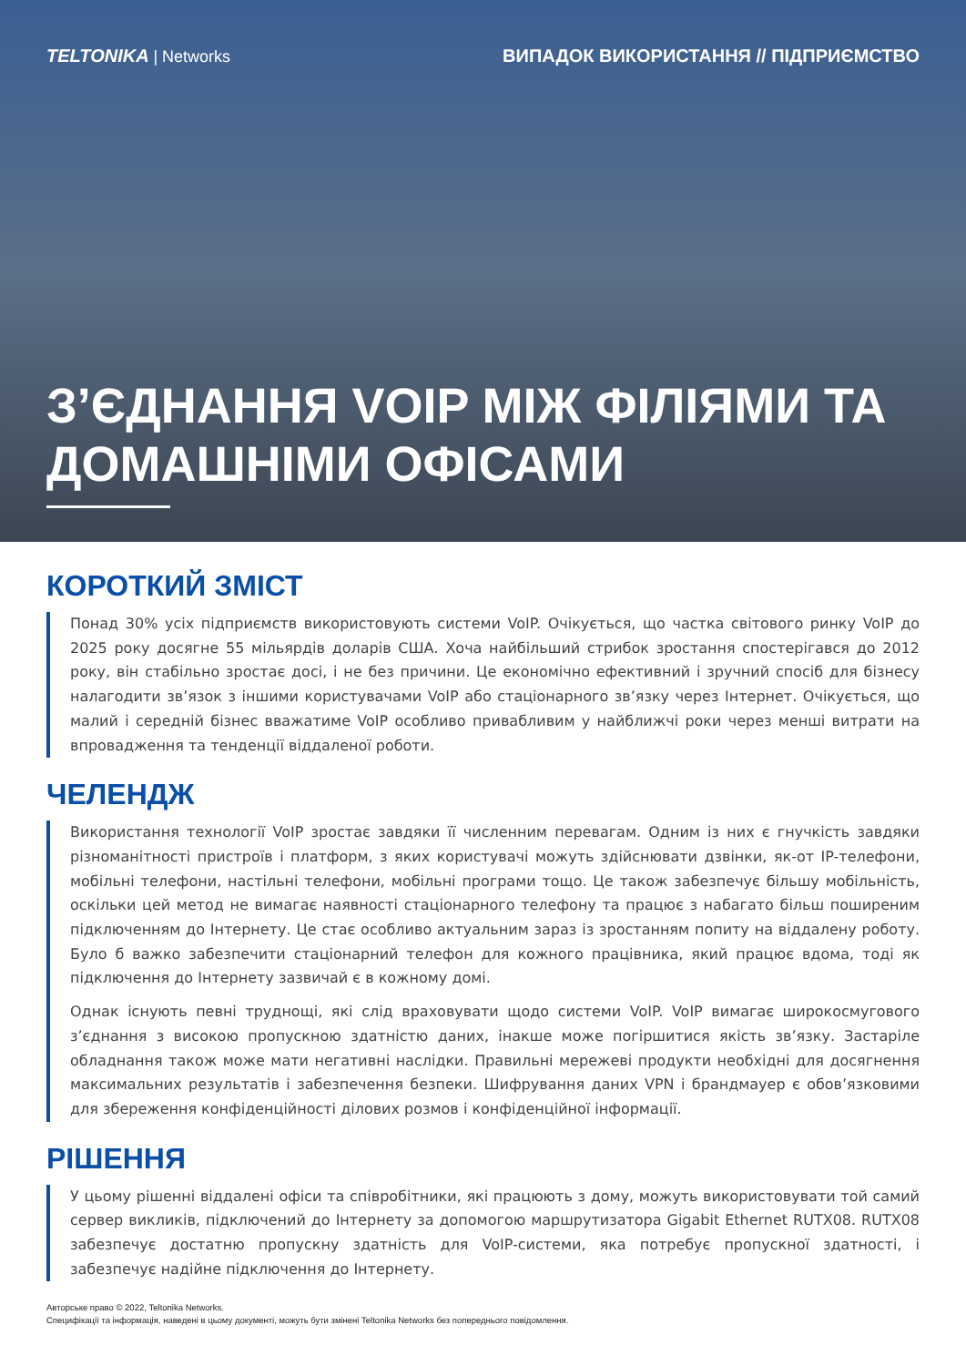TELTONIKA | Networks ВИПАДОК ВИКОРИСТАННЯ // ПІДПРИЄМСТВО
З’ЄДНАННЯ VOIP МІЖ ФІЛІЯМИ ТА ДОМАШНІМИ ОФІСАМИ
КОРОТКИЙ ЗМІСТ
Понад 30% усіх підприємств використовують системи VoIP. Очікується, що частка світового ринку VoIP до 2025 року досягне 55 мільярдів доларів США. Хоча найбільший стрибок зростання спостерігався до 2012 року, він стабільно зростає досі, і не без причини. Це економічно ефективний і зручний спосіб для бізнесу налагодити зв’язок з іншими користувачами VoIP або стаціонарного зв’язку через Інтернет. Очікується, що малий і середній бізнес вважатиме VoIP особливо привабливим у найближчі роки через менші витрати на впровадження та тенденції віддаленої роботи.
ЧЕЛЕНДЖ
Використання технології VoIP зростає завдяки її численним перевагам. Одним із них є гнучкість завдяки різноманітності пристроїв і платформ, з яких користувачі можуть здійснювати дзвінки, як-от IP-телефони, мобільні телефони, настільні телефони, мобільні програми тощо. Це також забезпечує більшу мобільність, оскільки цей метод не вимагає наявності стаціонарного телефону та працює з набагато більш поширеним підключенням до Інтернету. Це стає особливо актуальним зараз із зростанням попиту на віддалену роботу. Було б важко забезпечити стаціонарний телефон для кожного працівника, який працює вдома, тоді як підключення до Інтернету зазвичай є в кожному домі.
Однак існують певні труднощі, які слід враховувати щодо системи VoIP. VoIP вимагає широкосмугового з’єднання з високою пропускною здатністю даних, інакше може погіршитися якість зв’язку. Застаріле обладнання також може мати негативні наслідки. Правильні мережеві продукти необхідні для досягнення максимальних результатів і забезпечення безпеки. Шифрування даних VPN і брандмауер є обов’язковими для збереження конфіденційності ділових розмов і конфіденційної інформації.
РІШЕННЯ
У цьому рішенні віддалені офіси та співробітники, які працюють з дому, можуть використовувати той самий сервер викликів, підключений до Інтернету за допомогою маршрутизатора Gigabit Ethernet RUTX08. RUTX08 забезпечує достатню пропускну здатність для VoIP-системи, яка потребує пропускної здатності, і забезпечує надійне підключення до Інтернету.
Авторське право © 2022, Teltonika Networks.
Специфікації та інформація, наведені в цьому документі, можуть бути змінені Teltonika Networks без попереднього повідомлення.